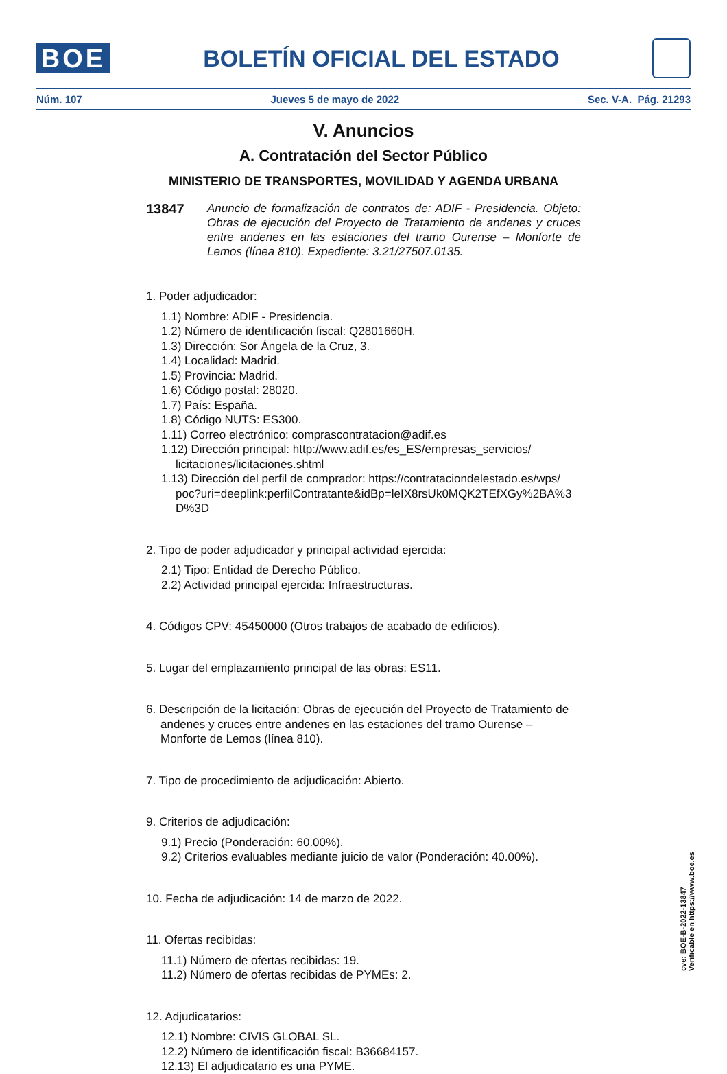BOE
BOLETÍN OFICIAL DEL ESTADO
Núm. 107 Jueves 5 de mayo de 2022 Sec. V-A. Pág. 21293
V. Anuncios
A. Contratación del Sector Público
MINISTERIO DE TRANSPORTES, MOVILIDAD Y AGENDA URBANA
13847
Anuncio de formalización de contratos de: ADIF - Presidencia. Objeto: Obras de ejecución del Proyecto de Tratamiento de andenes y cruces entre andenes en las estaciones del tramo Ourense – Monforte de Lemos (línea 810). Expediente: 3.21/27507.0135.
1. Poder adjudicador:
1.1) Nombre: ADIF - Presidencia.
1.2) Número de identificación fiscal: Q2801660H.
1.3) Dirección: Sor Ángela de la Cruz, 3.
1.4) Localidad: Madrid.
1.5) Provincia: Madrid.
1.6) Código postal: 28020.
1.7) País: España.
1.8) Código NUTS: ES300.
1.11) Correo electrónico: comprascontratacion@adif.es
1.12) Dirección principal: http://www.adif.es/es_ES/empresas_servicios/ licitaciones/licitaciones.shtml
1.13) Dirección del perfil de comprador: https://contrataciondelestado.es/wps/ poc?uri=deeplink:perfilContratante&idBp=leIX8rsUk0MQK2TEfXGy%2BA%3 D%3D
2. Tipo de poder adjudicador y principal actividad ejercida:
2.1) Tipo: Entidad de Derecho Público.
2.2) Actividad principal ejercida: Infraestructuras.
4. Códigos CPV: 45450000 (Otros trabajos de acabado de edificios).
5. Lugar del emplazamiento principal de las obras: ES11.
6. Descripción de la licitación: Obras de ejecución del Proyecto de Tratamiento de andenes y cruces entre andenes en las estaciones del tramo Ourense – Monforte de Lemos (línea 810).
7. Tipo de procedimiento de adjudicación: Abierto.
9. Criterios de adjudicación:
9.1) Precio (Ponderación: 60.00%).
9.2) Criterios evaluables mediante juicio de valor (Ponderación: 40.00%).
10. Fecha de adjudicación: 14 de marzo de 2022.
11. Ofertas recibidas:
11.1) Número de ofertas recibidas: 19.
11.2) Número de ofertas recibidas de PYMEs: 2.
12. Adjudicatarios:
12.1) Nombre: CIVIS GLOBAL SL.
12.2) Número de identificación fiscal: B36684157.
12.13) El adjudicatario es una PYME.
cve: BOE-B-2022-13847
Verificable en https://www.boe.es